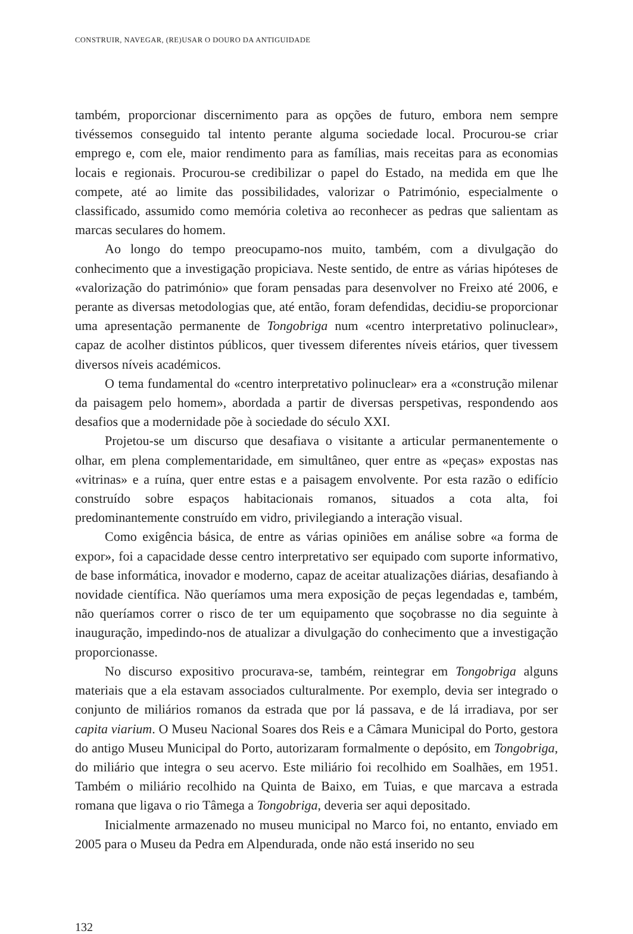CONSTRUIR, NAVEGAR, (RE)USAR O DOURO DA ANTIGUIDADE
também, proporcionar discernimento para as opções de futuro, embora nem sempre tivéssemos conseguido tal intento perante alguma sociedade local. Procurou-se criar emprego e, com ele, maior rendimento para as famílias, mais receitas para as economias locais e regionais. Procurou-se credibilizar o papel do Estado, na medida em que lhe compete, até ao limite das possibilidades, valorizar o Património, especialmente o classificado, assumido como memória coletiva ao reconhecer as pedras que salientam as marcas seculares do homem.
Ao longo do tempo preocupamo-nos muito, também, com a divulgação do conhecimento que a investigação propiciava. Neste sentido, de entre as várias hipóteses de «valorização do património» que foram pensadas para desenvolver no Freixo até 2006, e perante as diversas metodologias que, até então, foram defendidas, decidiu-se proporcionar uma apresentação permanente de Tongobriga num «centro interpretativo polinuclear», capaz de acolher distintos públicos, quer tivessem diferentes níveis etários, quer tivessem diversos níveis académicos.
O tema fundamental do «centro interpretativo polinuclear» era a «construção milenar da paisagem pelo homem», abordada a partir de diversas perspetivas, respondendo aos desafios que a modernidade põe à sociedade do século XXI.
Projetou-se um discurso que desafiava o visitante a articular permanentemente o olhar, em plena complementaridade, em simultâneo, quer entre as «peças» expostas nas «vitrinas» e a ruína, quer entre estas e a paisagem envolvente. Por esta razão o edifício construído sobre espaços habitacionais romanos, situados a cota alta, foi predominantemente construído em vidro, privilegiando a interação visual.
Como exigência básica, de entre as várias opiniões em análise sobre «a forma de expor», foi a capacidade desse centro interpretativo ser equipado com suporte informativo, de base informática, inovador e moderno, capaz de aceitar atualizações diárias, desafiando à novidade científica. Não queríamos uma mera exposição de peças legendadas e, também, não queríamos correr o risco de ter um equipamento que soçobrasse no dia seguinte à inauguração, impedindo-nos de atualizar a divulgação do conhecimento que a investigação proporcionasse.
No discurso expositivo procurava-se, também, reintegrar em Tongobriga alguns materiais que a ela estavam associados culturalmente. Por exemplo, devia ser integrado o conjunto de miliários romanos da estrada que por lá passava, e de lá irradiava, por ser capita viarium. O Museu Nacional Soares dos Reis e a Câmara Municipal do Porto, gestora do antigo Museu Municipal do Porto, autorizaram formalmente o depósito, em Tongobriga, do miliário que integra o seu acervo. Este miliário foi recolhido em Soalhães, em 1951. Também o miliário recolhido na Quinta de Baixo, em Tuias, e que marcava a estrada romana que ligava o rio Tâmega a Tongobriga, deveria ser aqui depositado.
Inicialmente armazenado no museu municipal no Marco foi, no entanto, enviado em 2005 para o Museu da Pedra em Alpendurada, onde não está inserido no seu
132